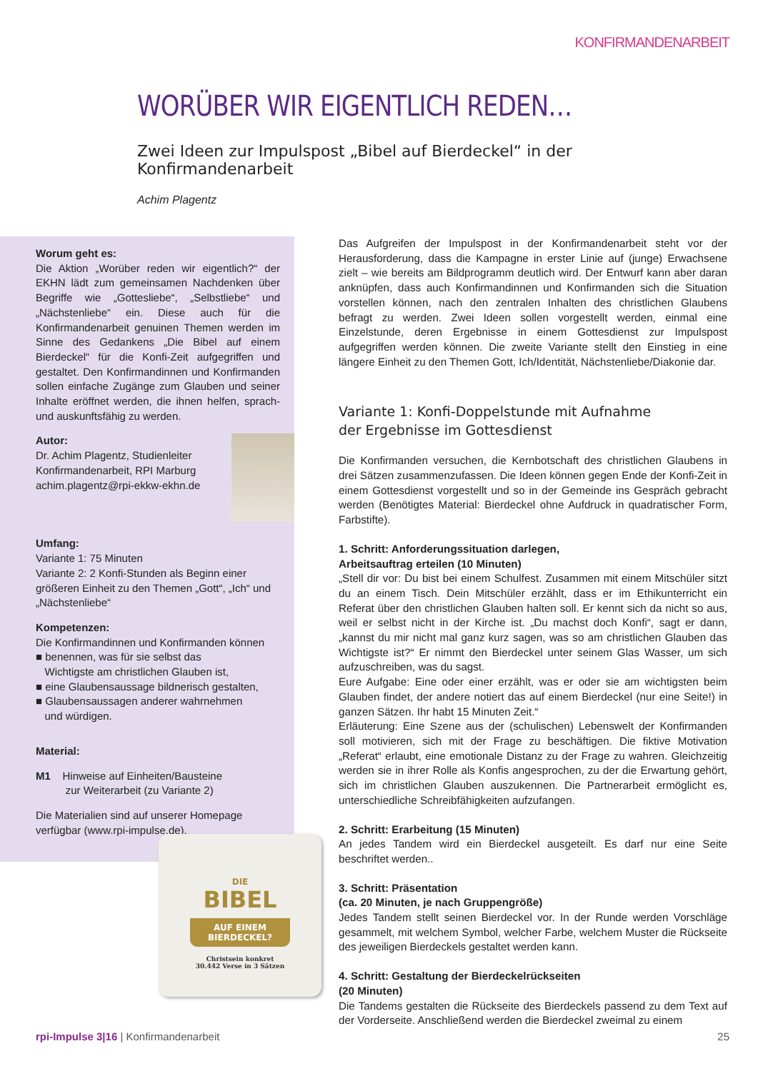KONFIRMANDENARBEIT
WORÜBER WIR EIGENTLICH REDEN…
Zwei Ideen zur Impulspost „Bibel auf Bierdeckel“ in der Konfirmandenarbeit
Achim Plagentz
Worum geht es:
Die Aktion „Worüber reden wir eigentlich?“ der EKHN lädt zum gemeinsamen Nachdenken über Begriffe wie „Gottesliebe“, „Selbstliebe“ und „Nächstenliebe“ ein. Diese auch für die Konfirmandenarbeit genuinen Themen werden im Sinne des Gedankens „Die Bibel auf einem Bierdeckel“ für die Konfi-Zeit aufgegriffen und gestaltet. Den Konfirmandinnen und Konfirmanden sollen einfache Zugänge zum Glauben und seiner Inhalte eröffnet werden, die ihnen helfen, sprach- und auskunftsfähig zu werden.
Autor:
Dr. Achim Plagentz, Studienleiter
Konfirmandenarbeit, RPI Marburg
achim.plagentz@rpi-ekkw-ekhn.de
Umfang:
Variante 1: 75 Minuten
Variante 2: 2 Konfi-Stunden als Beginn einer größeren Einheit zu den Themen „Gott“, „Ich“ und „Nächstenliebe“
Kompetenzen:
Die Konfirmandinnen und Konfirmanden können
■ benennen, was für sie selbst das
Wichtigste am christlichen Glauben ist,
■ eine Glaubensaussage bildnerisch gestalten,
■ Glaubensaussagen anderer wahrnehmen
und würdigen.
Material:
M1 Hinweise auf Einheiten/Bausteine
zur Weiterarbeit (zu Variante 2)
Die Materialien sind auf unserer Homepage verfügbar (www.rpi-impulse.de).
Das Aufgreifen der Impulspost in der Konfirmandenarbeit steht vor der Herausforderung, dass die Kampagne in erster Linie auf (junge) Erwachsene zielt – wie bereits am Bildprogramm deutlich wird. Der Entwurf kann aber daran anknüpfen, dass auch Konfirmandinnen und Konfirmanden sich die Situation vorstellen können, nach den zentralen Inhalten des christlichen Glaubens befragt zu werden. Zwei Ideen sollen vorgestellt werden, einmal eine Einzelstunde, deren Ergebnisse in einem Gottesdienst zur Impulspost aufgegriffen werden können. Die zweite Variante stellt den Einstieg in eine längere Einheit zu den Themen Gott, Ich/Identität, Nächstenliebe/Diakonie dar.
Variante 1: Konfi-Doppelstunde mit Aufnahme
der Ergebnisse im Gottesdienst
Die Konfirmanden versuchen, die Kernbotschaft des christlichen Glaubens in drei Sätzen zusammenzufassen. Die Ideen können gegen Ende der Konfi-Zeit in einem Gottesdienst vorgestellt und so in der Gemeinde ins Gespräch gebracht werden (Benötigtes Material: Bierdeckel ohne Aufdruck in quadratischer Form, Farbstifte).
1. Schritt: Anforderungssituation darlegen,
Arbeitsauftrag erteilen (10 Minuten)
„Stell dir vor: Du bist bei einem Schulfest. Zusammen mit einem Mitschüler sitzt du an einem Tisch. Dein Mitschüler erzählt, dass er im Ethikunterricht ein Referat über den christlichen Glauben halten soll. Er kennt sich da nicht so aus, weil er selbst nicht in der Kirche ist. „Du machst doch Konfi“, sagt er dann, „kannst du mir nicht mal ganz kurz sagen, was so am christlichen Glauben das Wichtigste ist?“ Er nimmt den Bierdeckel unter seinem Glas Wasser, um sich aufzuschreiben, was du sagst.
Eure Aufgabe: Eine oder einer erzählt, was er oder sie am wichtigsten beim Glauben findet, der andere notiert das auf einem Bierdeckel (nur eine Seite!) in ganzen Sätzen. Ihr habt 15 Minuten Zeit.“
Erläuterung: Eine Szene aus der (schulischen) Lebenswelt der Konfirmanden soll motivieren, sich mit der Frage zu beschäftigen. Die fiktive Motivation „Referat“ erlaubt, eine emotionale Distanz zu der Frage zu wahren. Gleichzeitig werden sie in ihrer Rolle als Konfis angesprochen, zu der die Erwartung gehört, sich im christlichen Glauben auszukennen. Die Partnerarbeit ermöglicht es, unterschiedliche Schreibfähigkeiten aufzufangen.
2. Schritt: Erarbeitung (15 Minuten)
An jedes Tandem wird ein Bierdeckel ausgeteilt. Es darf nur eine Seite beschriftet werden..
3. Schritt: Präsentation
(ca. 20 Minuten, je nach Gruppengröße)
Jedes Tandem stellt seinen Bierdeckel vor. In der Runde werden Vorschläge gesammelt, mit welchem Symbol, welcher Farbe, welchem Muster die Rückseite des jeweiligen Bierdeckels gestaltet werden kann.
4. Schritt: Gestaltung der Bierdeckelrückseiten
(20 Minuten)
Die Tandems gestalten die Rückseite des Bierdeckels passend zu dem Text auf der Vorderseite. Anschließend werden die Bierdeckel zweimal zu einem
DIE
BIBEL
AUF EINEM
BIERDECKEL?
Christsein konkret
30.442 Verse in 3 Sätzen
rpi-Impulse 3|16 | Konfirmandenarbeit 25